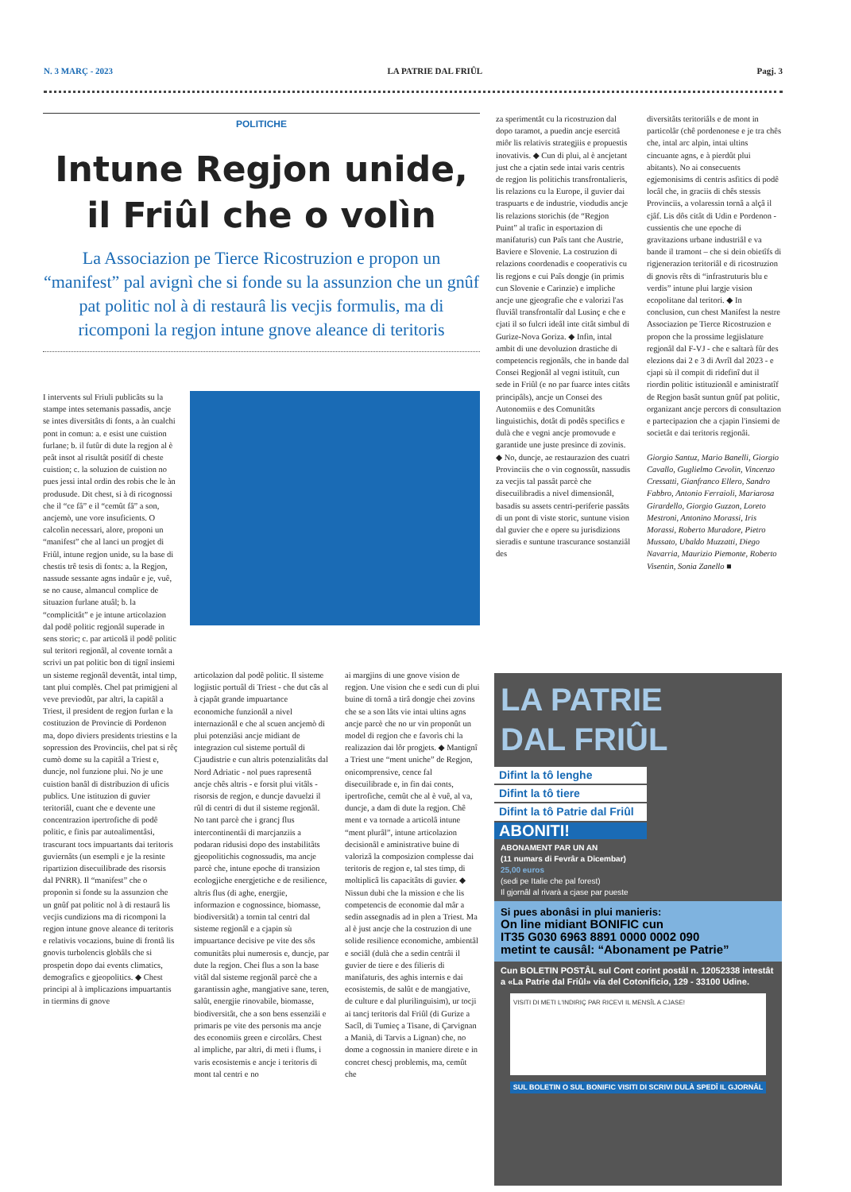N. 3 MARÇ - 2023 LA PATRIE DAL FRIÛL Pagj. 3
POLITICHE
Intune Regjon unide,
il Friûl che o volìn
La Associazion pe Tierce Ricostruzion e propon un “manifest” pal avignì che si fonde su la assunzion che un gnûf pat politic nol à di restaurâ lis vecjis formulis, ma di ricomponi la regjon intune gnove aleance di teritoris
I intervents sul Friuli publicâts su la stampe intes setemanis passadis, ancje se intes diversitâts di fonts, a àn cualchi pont in comun: a. e esist une cuistion furlane; b. il futûr di dute la regjon al è peât insot al risultât positîf di cheste cuistion; c. la soluzion de cuistion no pues jessi intal ordin des robis che le àn produsude. Dit chest, si à di ricognossi che il “ce fâ” e il “cemût fâ” a son, ancjemò, une vore insuficients. O calcolìn necessari, alore, proponi un “manifest” che al lanci un progjet di Friûl, intune regjon unide, su la base di chestis trê tesis di fonts: a. la Regjon, nassude sessante agns indaûr e je, vuê, se no cause, almancul complice de situazion furlane atuâl; b. la “complicitât” e je intune articolazion dal podê politic regjonâl superade in sens storic; c. par articolâ il podê politic sul teritori regjonâl, al covente tornât a scrivi un pat politic bon di tignî insiemi un sisteme regjonâl deventât, intal timp, tant plui complès. Chel pat primigjeni al veve previodût, par altri, la capitâl a Triest, il president de regjon furlan e la costituzion de Provincie di Pordenon ma, dopo diviers presidents triestins e la sopression des Provinciis, chel pat si rêç cumò dome su la capitâl a Triest e, duncje, nol funzione plui. No je une cuistion banâl di distribuzion di uficis publics. Une istituzion di guvier teritoriâl, cuant che e devente une concentrazion ipertrofiche di podê politic, e finìs par autoalimentâsi, trascurant tocs impuartants dai teritoris guviernâts (un esempli e je la resinte ripartizion disecuilibrade des risorsis dal PNRR). Il “manifest” che o proponìn si fonde su la assunzion che un gnûf pat politic nol à di restaurâ lis vecjis cundizions ma di ricomponi la regjon intune gnove aleance di teritoris e relativis vocazions, buine di frontâ lis gnovis turbolencis globâls che si prospetin dopo dai events climatics, demografics e gjeopolitics. ◆ Chest principi al à implicazions impuartantis in tiermins di gnove
articolazion dal podê politic. Il sisteme logjistic portuâl di Triest - che dut câs al à cjapât grande impuartance economiche funzionâl a nivel internazionâl e che al scuen ancjemò di plui potenziâsi ancje midiant de integrazion cul sisteme portuâl di Cjaudistrie e cun altris potenzialitâts dal Nord Adriatic - nol pues rapresentâ ancje chês altris - e forsit plui vitâls - risorsis de regjon, e duncje davuelzi il rûl di centri di dut il sisteme regjonâl. No tant parcè che i grancj flus intercontinentâi di marcjanziis a podaran ridusisi dopo des instabilitâts gjeopolitichis cognossudis, ma ancje parcè che, intune epoche di transizion ecologjiche energjetiche e de resilience, altris flus (di aghe, energjie, informazion e cognossince, biomasse, biodiversitât) a tornin tal centri dal sisteme regjonâl e a cjapin sù impuartance decisive pe vite des sôs comunitâts plui numerosis e, duncje, par dute la regjon. Chei flus a son la base vitâl dal sisteme regjonâl parcè che a garantissin aghe, mangjative sane, teren, salût, energjie rinovabile, biomasse, biodiversitât, che a son bens essenziâi e primaris pe vite des personis ma ancje des economiis green e circolârs. Chest al impliche, par altri, di meti i flums, i varis ecosistemis e ancje i teritoris di mont tal centri e no
ai margjins di une gnove vision de regjon. Une vision che e sedi cun di plui buine di tornâ a tirâ dongje chei zovins che se a son lâts vie intai ultins agns ancje parcè che no ur vin proponût un model di regjon che e favorìs chi la realizazion dai lôr progjets. ◆ Mantignî a Triest une “ment uniche” de Regjon, onicomprensive, cence fal disecuilibrade e, in fin dai conts, ipertrofiche, cemût che al è vuê, al va, duncje, a dam di dute la regjon. Chê ment e va tornade a articolâ intune “ment plurâl”, intune articolazion decisionâl e aministrative buine di valorizâ la composizion complesse dai teritoris de regjon e, tal stes timp, di moltiplicâ lis capacitâts di guvier. ◆ Nissun dubi che la mission e che lis competencis de economie dal mâr a sedin assegnadis ad in plen a Triest. Ma al è just ancje che la costruzion di une solide resilience economiche, ambientâl e sociâl (dulà che a sedin centrâi il guvier de tiere e des filieris di manifaturis, des aghis internis e dai ecosistemis, de salût e de mangjative, de culture e dal plurilinguisim), ur tocji ai tancj teritoris dal Friûl (di Gurize a Sacîl, di Tumieç a Tisane, di Çarvignan a Manià, di Tarvis a Lignan) che, no dome a cognossin in maniere direte e in concret chescj problemis, ma, cemût che
za sperimentât cu la ricostruzion dal dopo taramot, a puedin ancje esercitâ miôr lis relativis strategjiis e propuestis inovativis. ◆ Cun di plui, al è ancjetant just che a cjatin sede intai varis centris de regjon lis politichis transfrontalieris, lis relazions cu la Europe, il guvier dai traspuarts e de industrie, viodudis ancje lis relazions storichis (de “Regjon Puint” al trafic in esportazion di manifaturis) cun Paîs tant che Austrie, Baviere e Slovenie. La costruzion di relazions coordenadis e cooperativis cu lis regjons e cui Paîs dongje (in primis cun Slovenie e Carinzie) e impliche ancje une gjeografie che e valorizi l'as fluviâl transfrontalîr dal Lusinç e che e cjati il so fulcri ideâl inte citât simbul di Gurize-Nova Goriza. ◆ Infin, intal ambit di une devoluzion drastiche di competencis regjonâls, che in bande dal Consei Regjonâl al vegni istituît, cun sede in Friûl (e no par fuarce intes citâts principâls), ancje un Consei des Autonomiis e des Comunitâts linguistichis, dotât di podês specifics e dulà che e vegni ancje promovude e garantide une juste presince di zovinis. ◆ No, duncje, ae restaurazion des cuatri Provinciis che o vin cognossût, nassudis za vecjis tal passât parcè che disecuilibradis a nivel dimensionâl, basadis su assets centri-periferie passâts di un pont di viste storic, suntune vision dal guvier che e opere su jurisdizions sieradis e suntune trascurance sostanziâl des
diversitâts teritoriâls e de mont in particolâr (chê pordenonese e je tra chês che, intal arc alpin, intai ultins cincuante agns, e à pierdût plui abitants). No ai consecuents egjemonisims di centris asfitics di podê locâl che, in graciis di chês stessis Provinciis, a volaressin tornâ a alçâ il cjâf. Lis dôs citât di Udin e Pordenon - cussientis che une epoche di gravitazions urbane industriâl e va bande il tramont – che si dein obietîfs di rigjenerazion teritoriâl e di ricostruzion di gnovis rêts di “infrastruturis blu e verdis” intune plui largje vision ecopolitane dal teritori. ◆ In conclusion, cun chest Manifest la nestre Associazion pe Tierce Ricostruzion e propon che la prossime legjislature regjonâl dal F-VJ - che e saltarà fûr des elezions dai 2 e 3 di Avrîl dal 2023 - e cjapi sù il compit di ridefinî dut il riordin politic istituzionâl e aministratîf de Regjon basât suntun gnûf pat politic, organizant ancje percors di consultazion e partecipazion che a cjapin l'insiemi de societât e dai teritoris regjonâi.
Giorgio Santuz, Mario Banelli, Giorgio Cavallo, Guglielmo Cevolin, Vincenzo Cressatti, Gianfranco Ellero, Sandro Fabbro, Antonio Ferraioli, Mariarosa Girardello, Giorgio Guzzon, Loreto Mestroni, Antonino Morassi, Iris Morassi, Roberto Muradore, Pietro Mussato, Ubaldo Muzzatti, Diego Navarria, Maurizio Piemonte, Roberto Visentin, Sonia Zanello ■
LA PATRIE
DAL FRIÛL
Difint la tô lenghe
Difint la tô tiere
Difint la tô Patrie dal Friûl
ABONITI!
ABONAMENT PAR UN AN
(11 numars di Fevrâr a Dicembar)
25,00 euros
(sedi pe Italie che pal forest)
Il gjornâl al rivarà a cjase par pueste
Si pues abonâsi in plui manieris:
On line midiant BONIFIC cun
IT35 G030 6963 8891 0000 0002 090
metint te causâl: “Abonament pe Patrie”
Cun BOLETIN POSTÂL sul Cont corint postâl n. 12052338 intestât a «La Patrie dal Friûl» via del Cotonificio, 129 - 33100 Udine.
VISITI DI METI L'INDIRIÇ PAR RICEVI IL MENSÎL A CJASE!
SUL BOLETIN O SUL BONIFIC VISITI DI SCRIVI DULÀ SPEDÎ IL GJORNÂL